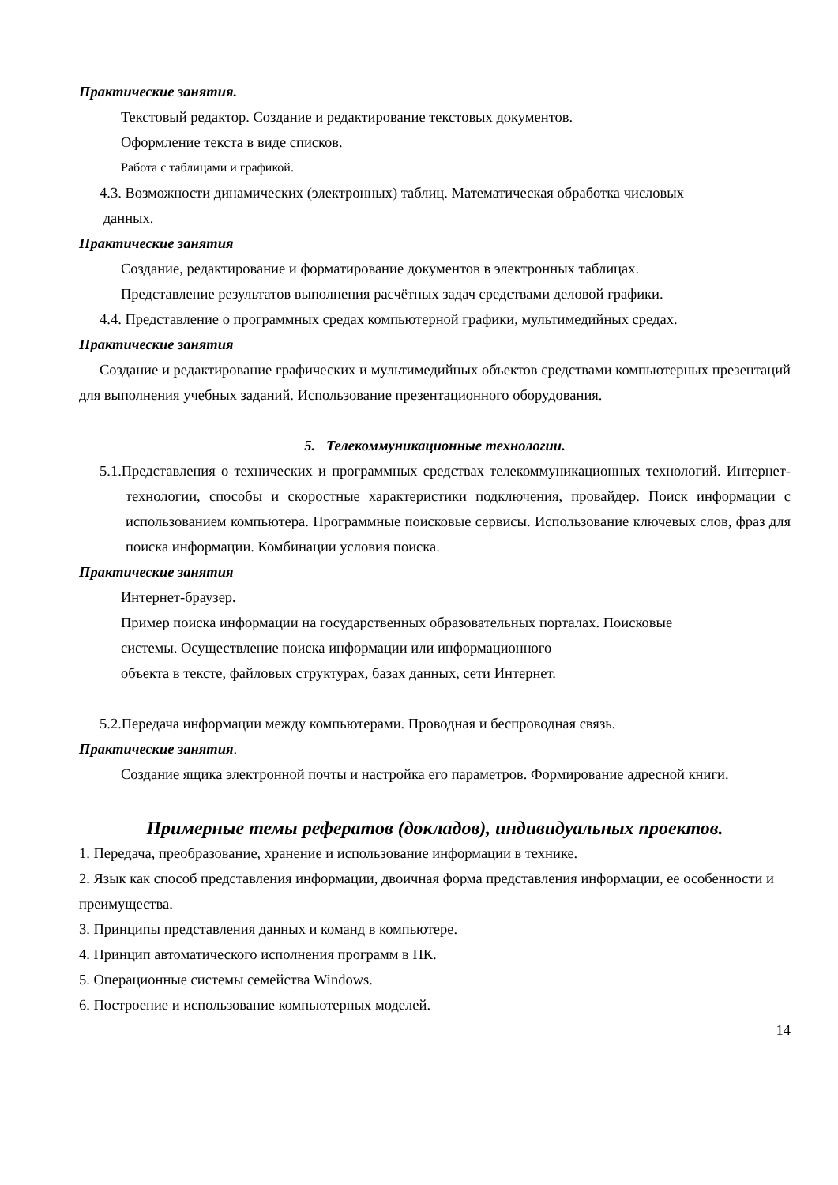Практические занятия.
Текстовый редактор. Создание и редактирование текстовых документов.
Оформление текста в виде списков.
Работа с таблицами и графикой.
4.3. Возможности динамических (электронных) таблиц. Математическая обработка числовых
данных.
Практические занятия
Создание, редактирование и форматирование документов в электронных таблицах.
Представление результатов выполнения расчётных задач средствами деловой графики.
4.4. Представление о программных средах компьютерной графики, мультимедийных средах.
Практические занятия
Создание и редактирование графических и мультимедийных объектов средствами компьютерных презентаций для выполнения учебных заданий. Использование презентационного оборудования.
5. Телекоммуникационные технологии.
5.1.Представления о технических и программных средствах телекоммуникационных технологий. Интернет-технологии, способы и скоростные характеристики подключения, провайдер. Поиск информации с использованием компьютера. Программные поисковые сервисы. Использование ключевых слов, фраз для поиска информации. Комбинации условия поиска.
Практические занятия
Интернет-браузер.
Пример поиска информации на государственных образовательных порталах. Поисковые
системы. Осуществление поиска информации или информационного
объекта в тексте, файловых структурах, базах данных, сети Интернет.
5.2.Передача информации между компьютерами. Проводная и беспроводная связь.
Практические занятия.
Создание ящика электронной почты и настройка его параметров. Формирование адресной книги.
Примерные темы рефератов (докладов), индивидуальных проектов.
1. Передача, преобразование, хранение и использование информации в технике.
2. Язык как способ представления информации, двоичная форма представления информации, ее особенности и преимущества.
3. Принципы представления данных и команд в компьютере.
4. Принцип автоматического исполнения программ в ПК.
5. Операционные системы семейства Windows.
6. Построение и использование компьютерных моделей.
14